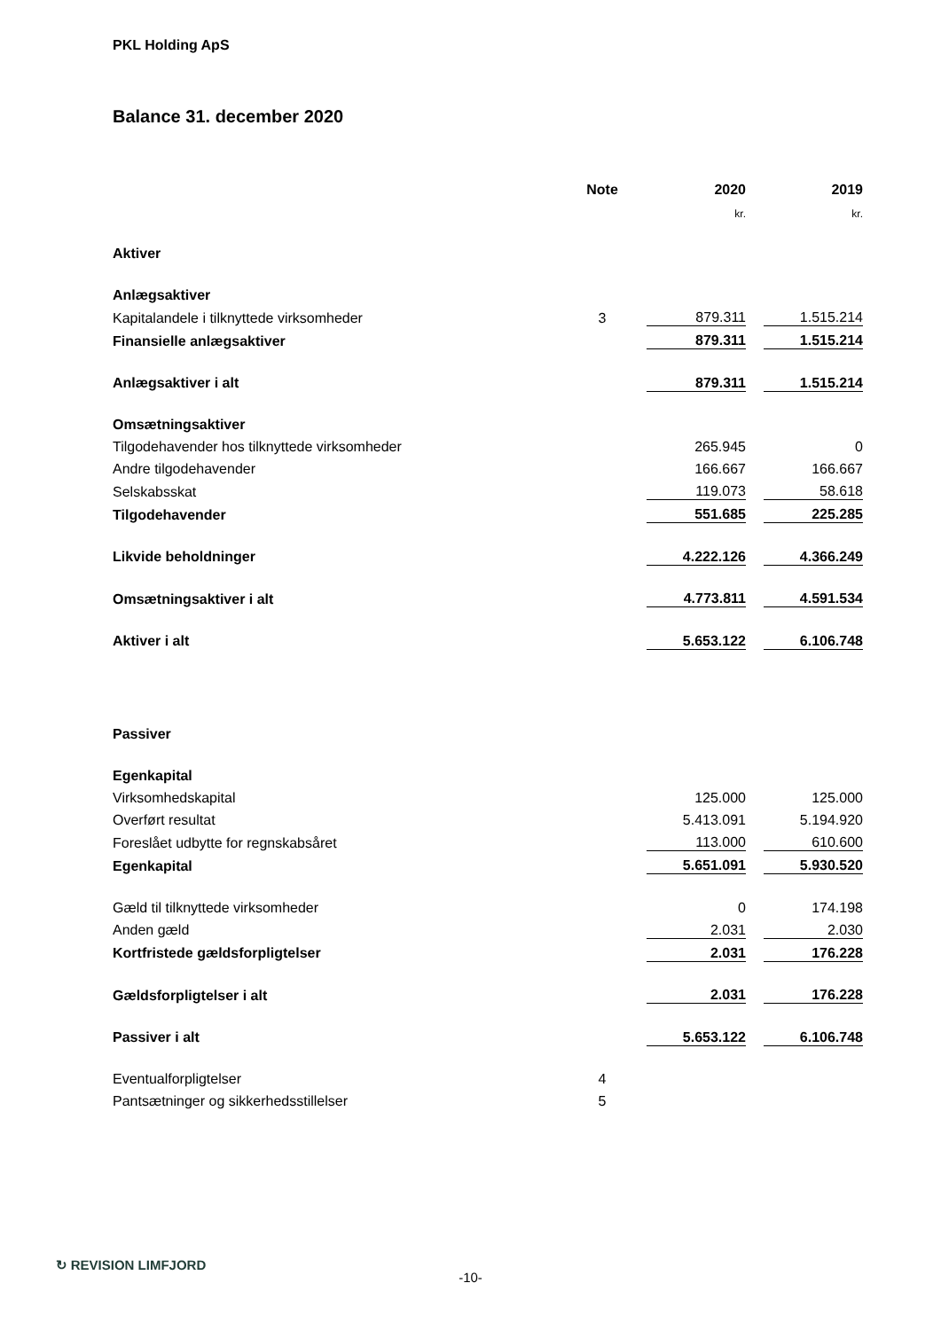PKL Holding ApS
Balance 31. december 2020
| | Note | | 2020 | | 2019 |
| --- | --- | --- | --- | --- | --- |
| | | | kr. | | kr. |
| Aktiver | | | | | |
| Anlægsaktiver | | | | | |
| Kapitalandele i tilknyttede virksomheder | 3 | | 879.311 | | 1.515.214 |
| Finansielle anlægsaktiver | | | 879.311 | | 1.515.214 |
| Anlægsaktiver i alt | | | 879.311 | | 1.515.214 |
| Omsætningsaktiver | | | | | |
| Tilgodehavender hos tilknyttede virksomheder | | | 265.945 | | 0 |
| Andre tilgodehavender | | | 166.667 | | 166.667 |
| Selskabsskat | | | 119.073 | | 58.618 |
| Tilgodehavender | | | 551.685 | | 225.285 |
| Likvide beholdninger | | | 4.222.126 | | 4.366.249 |
| Omsætningsaktiver i alt | | | 4.773.811 | | 4.591.534 |
| Aktiver i alt | | | 5.653.122 | | 6.106.748 |
| Passiver | | | | | |
| Egenkapital | | | | | |
| Virksomhedskapital | | | 125.000 | | 125.000 |
| Overført resultat | | | 5.413.091 | | 5.194.920 |
| Foreslået udbytte for regnskabsåret | | | 113.000 | | 610.600 |
| Egenkapital | | | 5.651.091 | | 5.930.520 |
| Gæld til tilknyttede virksomheder | | | 0 | | 174.198 |
| Anden gæld | | | 2.031 | | 2.030 |
| Kortfristede gældsforpligtelser | | | 2.031 | | 176.228 |
| Gældsforpligtelser i alt | | | 2.031 | | 176.228 |
| Passiver i alt | | | 5.653.122 | | 6.106.748 |
| Eventualforpligtelser | 4 | | | | |
| Pantsætninger og sikkerhedsstillelser | 5 | | | | |
↻ REVISION LIMFJORD
-10-